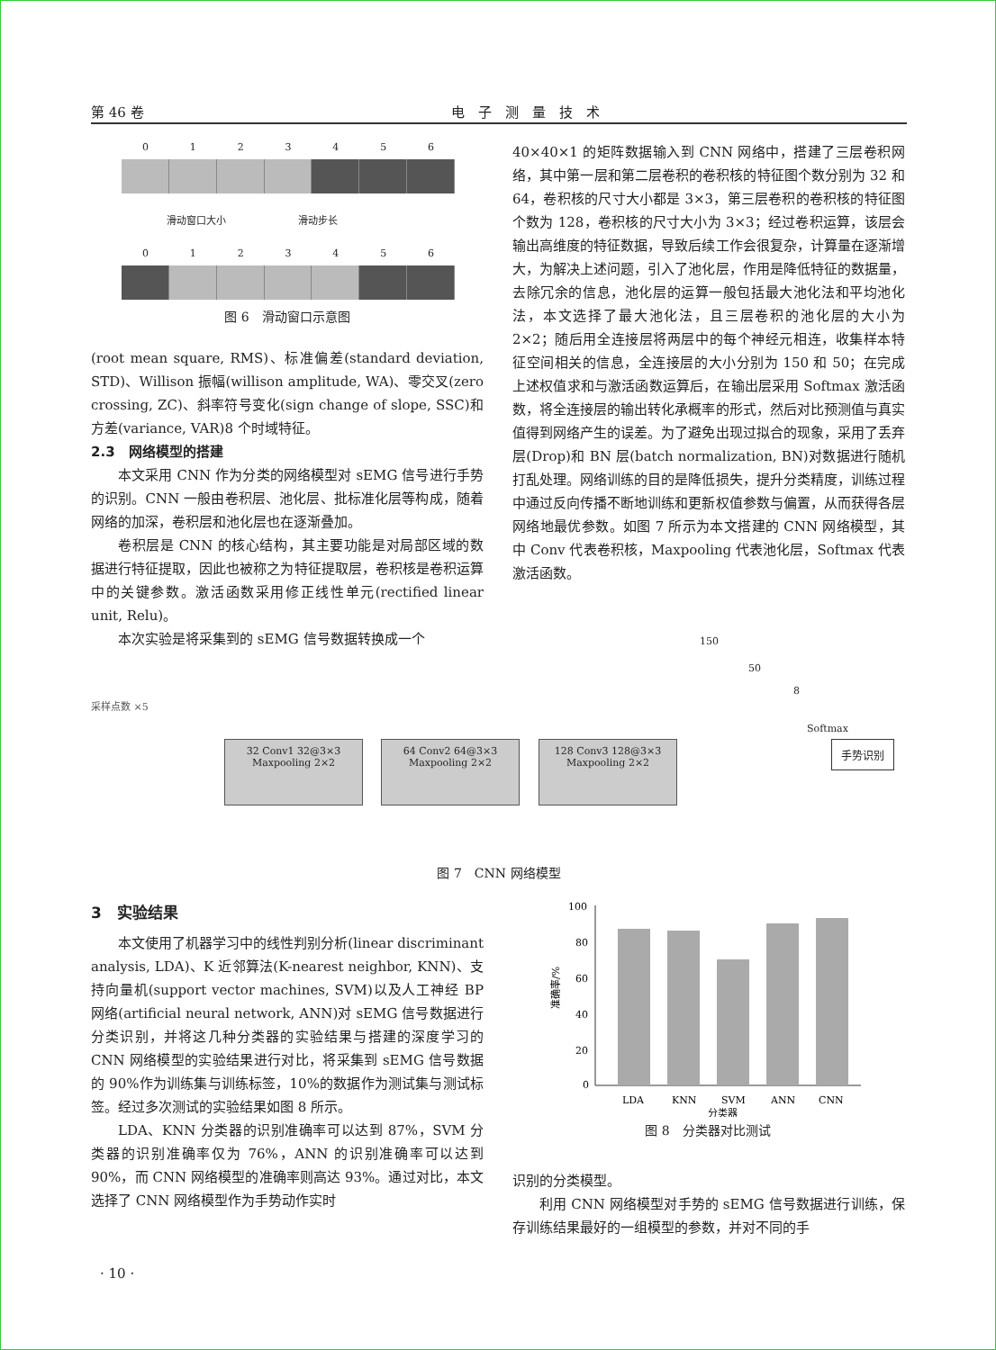第 46 卷 电　子　测　量　技　术
0123456
滑动窗口大小 滑动步长
0123456
图 6　滑动窗口示意图
(root mean square, RMS)、标准偏差(standard deviation, STD)、Willison 振幅(willison amplitude, WA)、零交叉(zero crossing, ZC)、斜率符号变化(sign change of slope, SSC)和方差(variance, VAR)8 个时域特征。
2.3　网络模型的搭建
本文采用 CNN 作为分类的网络模型对 sEMG 信号进行手势的识别。CNN 一般由卷积层、池化层、批标准化层等构成，随着网络的加深，卷积层和池化层也在逐渐叠加。
卷积层是 CNN 的核心结构，其主要功能是对局部区域的数据进行特征提取，因此也被称之为特征提取层，卷积核是卷积运算中的关键参数。激活函数采用修正线性单元(rectified linear unit, Relu)。
本次实验是将采集到的 sEMG 信号数据转换成一个
40×40×1 的矩阵数据输入到 CNN 网络中，搭建了三层卷积网络，其中第一层和第二层卷积的卷积核的特征图个数分别为 32 和 64，卷积核的尺寸大小都是 3×3，第三层卷积的卷积核的特征图个数为 128，卷积核的尺寸大小为 3×3；经过卷积运算，该层会输出高维度的特征数据，导致后续工作会很复杂，计算量在逐渐增大，为解决上述问题，引入了池化层，作用是降低特征的数据量，去除冗余的信息，池化层的运算一般包括最大池化法和平均池化法，本文选择了最大池化法，且三层卷积的池化层的大小为 2×2；随后用全连接层将两层中的每个神经元相连，收集样本特征空间相关的信息，全连接层的大小分别为 150 和 50；在完成上述权值求和与激活函数运算后，在输出层采用 Softmax 激活函数，将全连接层的输出转化承概率的形式，然后对比预测值与真实值得到网络产生的误差。为了避免出现过拟合的现象，采用了丢弃层(Drop)和 BN 层(batch normalization, BN)对数据进行随机打乱处理。网络训练的目的是降低损失，提升分类精度，训练过程中通过反向传播不断地训练和更新权值参数与偏置，从而获得各层网络地最优参数。如图 7 所示为本文搭建的 CNN 网络模型，其中 Conv 代表卷积核，Maxpooling 代表池化层，Softmax 代表激活函数。
采样点数 ×5
32 Conv1 32@3×3 Maxpooling 2×2
64 Conv2 64@3×3 Maxpooling 2×2
128 Conv3 128@3×3 Maxpooling 2×2
150
50
8
Softmax
手势识别
图 7　CNN 网络模型
3　实验结果
本文使用了机器学习中的线性判别分析(linear discriminant analysis, LDA)、K 近邻算法(K-nearest neighbor, KNN)、支持向量机(support vector machines, SVM)以及人工神经 BP 网络(artificial neural network, ANN)对 sEMG 信号数据进行分类识别，并将这几种分类器的实验结果与搭建的深度学习的 CNN 网络模型的实验结果进行对比，将采集到 sEMG 信号数据的 90%作为训练集与训练标签，10%的数据作为测试集与测试标签。经过多次测试的实验结果如图 8 所示。
LDA、KNN 分类器的识别准确率可以达到 87%，SVM 分类器的识别准确率仅为 76%，ANN 的识别准确率可以达到 90%，而 CNN 网络模型的准确率则高达 93%。通过对比，本文选择了 CNN 网络模型作为手势动作实时
100
80
60
40
20
0
准确率/%
LDA
KNN
SVM
ANN
CNN
分类器
图 8　分类器对比测试
识别的分类模型。
利用 CNN 网络模型对手势的 sEMG 信号数据进行训练，保存训练结果最好的一组模型的参数，并对不同的手
· 10 ·